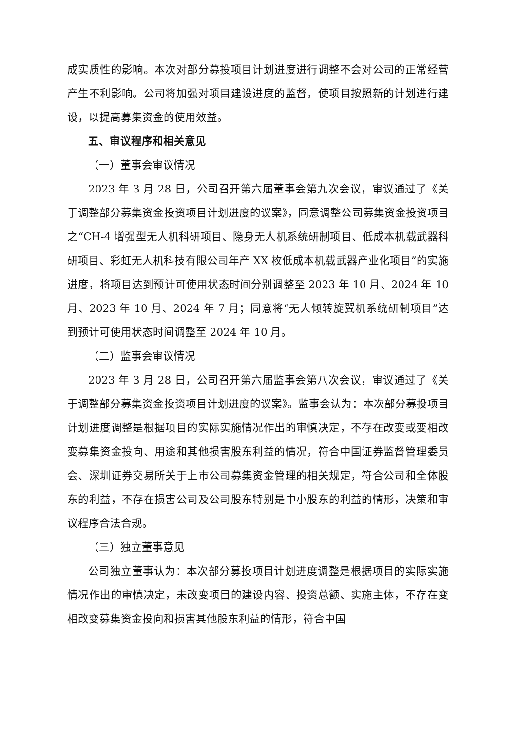成实质性的影响。本次对部分募投项目计划进度进行调整不会对公司的正常经营产生不利影响。公司将加强对项目建设进度的监督，使项目按照新的计划进行建设，以提高募集资金的使用效益。
五、审议程序和相关意见
（一）董事会审议情况
2023 年 3 月 28 日，公司召开第六届董事会第九次会议，审议通过了《关于调整部分募集资金投资项目计划进度的议案》，同意调整公司募集资金投资项目之“CH-4 增强型无人机科研项目、隐身无人机系统研制项目、低成本机载武器科研项目、彩虹无人机科技有限公司年产 XX 枚低成本机载武器产业化项目”的实施进度，将项目达到预计可使用状态时间分别调整至 2023 年 10 月、2024 年 10 月、2023 年 10 月、2024 年 7 月；同意将“无人倾转旋翼机系统研制项目”达到预计可使用状态时间调整至 2024 年 10 月。
（二）监事会审议情况
2023 年 3 月 28 日，公司召开第六届监事会第八次会议，审议通过了《关于调整部分募集资金投资项目计划进度的议案》。监事会认为：本次部分募投项目计划进度调整是根据项目的实际实施情况作出的审慎决定，不存在改变或变相改变募集资金投向、用途和其他损害股东利益的情况，符合中国证券监督管理委员会、深圳证券交易所关于上市公司募集资金管理的相关规定，符合公司和全体股东的利益，不存在损害公司及公司股东特别是中小股东的利益的情形，决策和审议程序合法合规。
（三）独立董事意见
公司独立董事认为：本次部分募投项目计划进度调整是根据项目的实际实施情况作出的审慎决定，未改变项目的建设内容、投资总额、实施主体，不存在变相改变募集资金投向和损害其他股东利益的情形，符合中国